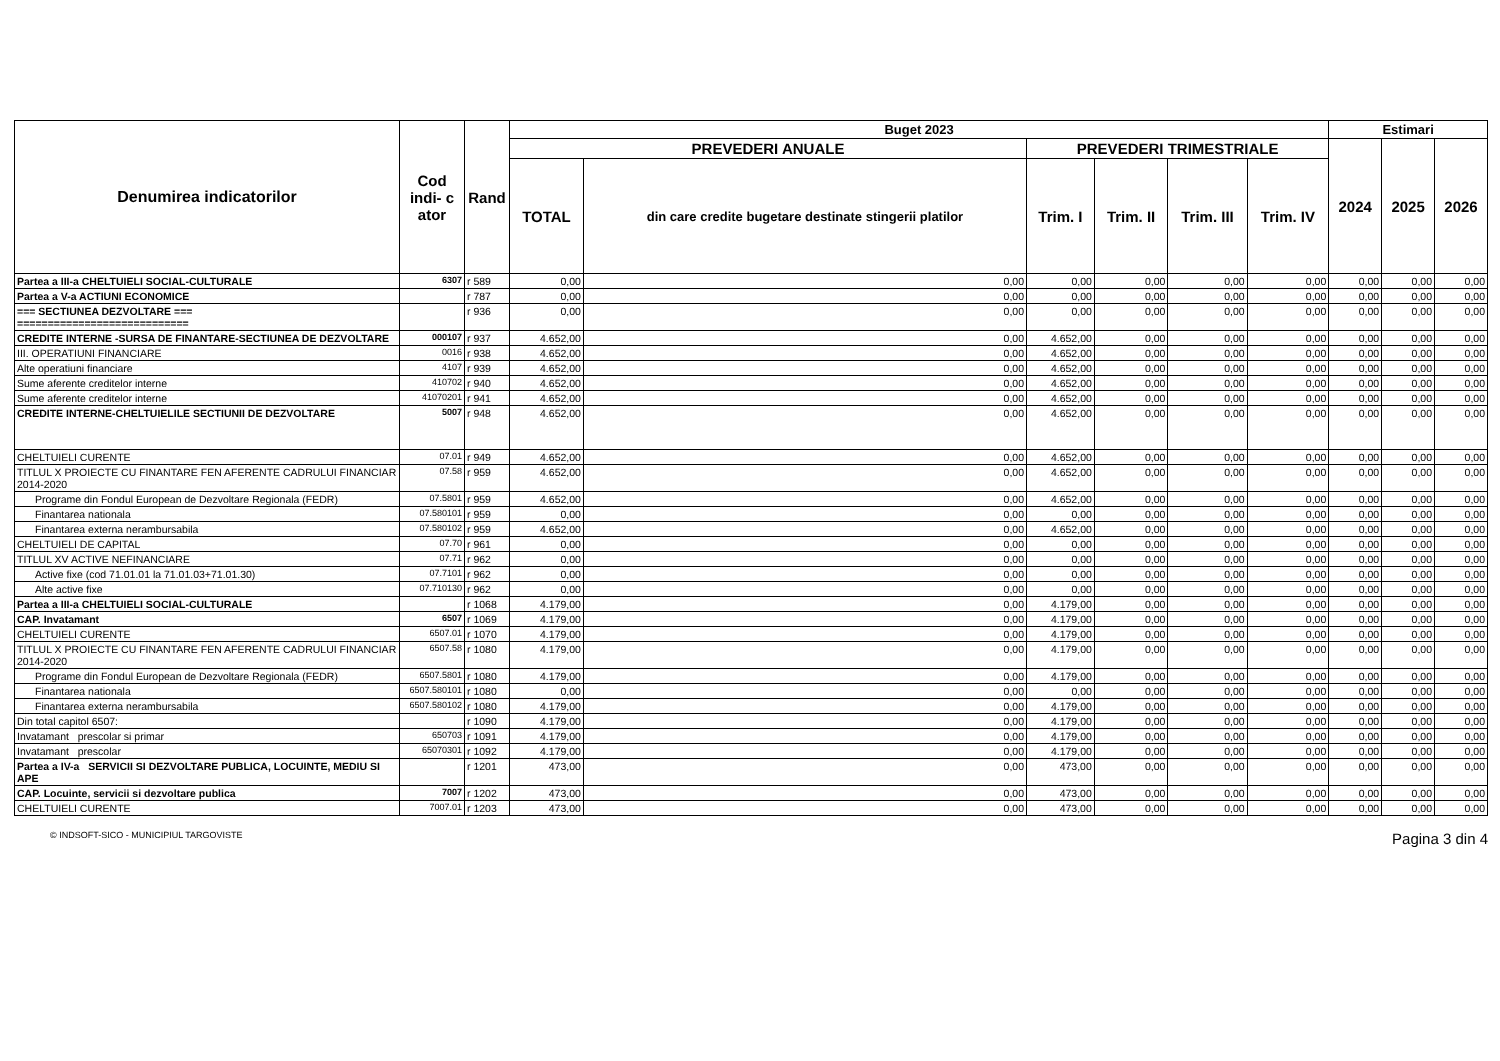| Denumirea indicatorilor | Cod indi- c ator | Rand | Buget 2023 | | | | | | Estimari | | |
| --- | --- | --- | --- | --- | --- | --- | --- | --- | --- | --- | --- |
| | | | PREVEDERI ANUALE | | PREVEDERI TRIMESTRIALE | | | | 2024 | 2025 | 2026 |
| | | | TOTAL | din care credite bugetare destinate stingerii platilor | Trim. I | Trim. II | Trim. III | Trim. IV | | | |
| Partea a III-a CHELTUIELI SOCIAL-CULTURALE | 6307 | r 589 | 0,00 | 0,00 | 0,00 | 0,00 | 0,00 | 0,00 | 0,00 | 0,00 | 0,00 |
| Partea a V-a ACTIUNI ECONOMICE | | r 787 | 0,00 | 0,00 | 0,00 | 0,00 | 0,00 | 0,00 | 0,00 | 0,00 | 0,00 |
| === SECTIUNEA DEZVOLTARE === ============================ | | r 936 | 0,00 | 0,00 | 0,00 | 0,00 | 0,00 | 0,00 | 0,00 | 0,00 | 0,00 |
| CREDITE INTERNE -SURSA DE FINANTARE-SECTIUNEA DE DEZVOLTARE | 000107 | r 937 | 4.652,00 | 0,00 | 4.652,00 | 0,00 | 0,00 | 0,00 | 0,00 | 0,00 | 0,00 |
| III. OPERATIUNI FINANCIARE | 0016 | r 938 | 4.652,00 | 0,00 | 4.652,00 | 0,00 | 0,00 | 0,00 | 0,00 | 0,00 | 0,00 |
| Alte operatiuni financiare | 4107 | r 939 | 4.652,00 | 0,00 | 4.652,00 | 0,00 | 0,00 | 0,00 | 0,00 | 0,00 | 0,00 |
| Sume aferente creditelor interne | 410702 | r 940 | 4.652,00 | 0,00 | 4.652,00 | 0,00 | 0,00 | 0,00 | 0,00 | 0,00 | 0,00 |
| Sume aferente creditelor interne | 41070201 | r 941 | 4.652,00 | 0,00 | 4.652,00 | 0,00 | 0,00 | 0,00 | 0,00 | 0,00 | 0,00 |
| CREDITE INTERNE-CHELTUIELILE SECTIUNII DE DEZVOLTARE | 5007 | r 948 | 4.652,00 | 0,00 | 4.652,00 | 0,00 | 0,00 | 0,00 | 0,00 | 0,00 | 0,00 |
| CHELTUIELI CURENTE | 07.01 | r 949 | 4.652,00 | 0,00 | 4.652,00 | 0,00 | 0,00 | 0,00 | 0,00 | 0,00 | 0,00 |
| TITLUL X PROIECTE CU FINANTARE FEN AFERENTE CADRULUI FINANCIAR 2014-2020 | 07.58 | r 959 | 4.652,00 | 0,00 | 4.652,00 | 0,00 | 0,00 | 0,00 | 0,00 | 0,00 | 0,00 |
| Programe din Fondul European de Dezvoltare Regionala (FEDR) | 07.5801 | r 959 | 4.652,00 | 0,00 | 4.652,00 | 0,00 | 0,00 | 0,00 | 0,00 | 0,00 | 0,00 |
| Finantarea nationala | 07.580101 | r 959 | 0,00 | 0,00 | 0,00 | 0,00 | 0,00 | 0,00 | 0,00 | 0,00 | 0,00 |
| Finantarea externa nerambursabila | 07.580102 | r 959 | 4.652,00 | 0,00 | 4.652,00 | 0,00 | 0,00 | 0,00 | 0,00 | 0,00 | 0,00 |
| CHELTUIELI DE CAPITAL | 07.70 | r 961 | 0,00 | 0,00 | 0,00 | 0,00 | 0,00 | 0,00 | 0,00 | 0,00 | 0,00 |
| TITLUL XV ACTIVE NEFINANCIARE | 07.71 | r 962 | 0,00 | 0,00 | 0,00 | 0,00 | 0,00 | 0,00 | 0,00 | 0,00 | 0,00 |
| Active fixe (cod 71.01.01 la 71.01.03+71.01.30) | 07.7101 | r 962 | 0,00 | 0,00 | 0,00 | 0,00 | 0,00 | 0,00 | 0,00 | 0,00 | 0,00 |
| Alte active fixe | 07.710130 | r 962 | 0,00 | 0,00 | 0,00 | 0,00 | 0,00 | 0,00 | 0,00 | 0,00 | 0,00 |
| Partea a III-a CHELTUIELI SOCIAL-CULTURALE | | r 1068 | 4.179,00 | 0,00 | 4.179,00 | 0,00 | 0,00 | 0,00 | 0,00 | 0,00 | 0,00 |
| CAP. Invatamant | 6507 | r 1069 | 4.179,00 | 0,00 | 4.179,00 | 0,00 | 0,00 | 0,00 | 0,00 | 0,00 | 0,00 |
| CHELTUIELI CURENTE | 6507.01 | r 1070 | 4.179,00 | 0,00 | 4.179,00 | 0,00 | 0,00 | 0,00 | 0,00 | 0,00 | 0,00 |
| TITLUL X PROIECTE CU FINANTARE FEN AFERENTE CADRULUI FINANCIAR 2014-2020 | 6507.58 | r 1080 | 4.179,00 | 0,00 | 4.179,00 | 0,00 | 0,00 | 0,00 | 0,00 | 0,00 | 0,00 |
| Programe din Fondul European de Dezvoltare Regionala (FEDR) | 6507.5801 | r 1080 | 4.179,00 | 0,00 | 4.179,00 | 0,00 | 0,00 | 0,00 | 0,00 | 0,00 | 0,00 |
| Finantarea nationala | 6507.580101 | r 1080 | 0,00 | 0,00 | 0,00 | 0,00 | 0,00 | 0,00 | 0,00 | 0,00 | 0,00 |
| Finantarea externa nerambursabila | 6507.580102 | r 1080 | 4.179,00 | 0,00 | 4.179,00 | 0,00 | 0,00 | 0,00 | 0,00 | 0,00 | 0,00 |
| Din total capitol 6507: | | r 1090 | 4.179,00 | 0,00 | 4.179,00 | 0,00 | 0,00 | 0,00 | 0,00 | 0,00 | 0,00 |
| Invatamant prescolar si primar | 650703 | r 1091 | 4.179,00 | 0,00 | 4.179,00 | 0,00 | 0,00 | 0,00 | 0,00 | 0,00 | 0,00 |
| Invatamant prescolar | 65070301 | r 1092 | 4.179,00 | 0,00 | 4.179,00 | 0,00 | 0,00 | 0,00 | 0,00 | 0,00 | 0,00 |
| Partea a IV-a SERVICII SI DEZVOLTARE PUBLICA, LOCUINTE, MEDIU SI APE | | r 1201 | 473,00 | 0,00 | 473,00 | 0,00 | 0,00 | 0,00 | 0,00 | 0,00 | 0,00 |
| CAP. Locuinte, servicii si dezvoltare publica | 7007 | r 1202 | 473,00 | 0,00 | 473,00 | 0,00 | 0,00 | 0,00 | 0,00 | 0,00 | 0,00 |
| CHELTUIELI CURENTE | 7007.01 | r 1203 | 473,00 | 0,00 | 473,00 | 0,00 | 0,00 | 0,00 | 0,00 | 0,00 | 0,00 |
© INDSOFT-SICO - MUNICIPIUL TARGOVISTE Pagina 3 din 4